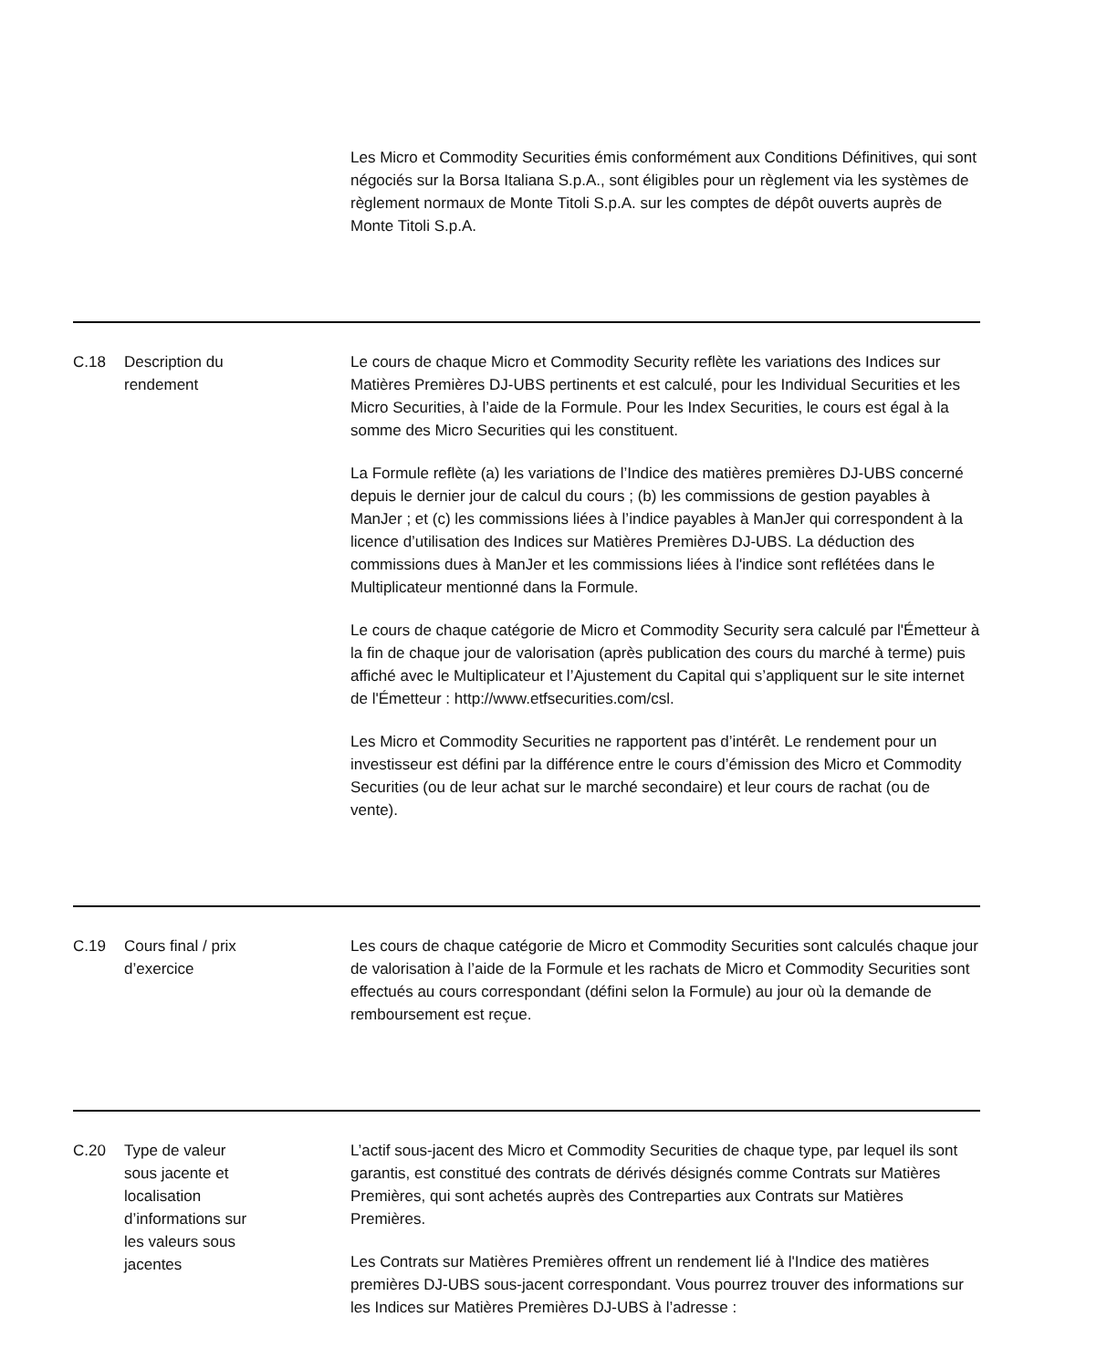| | | Les Micro et Commodity Securities émis conformément aux Conditions Définitives, qui sont négociés sur la Borsa Italiana S.p.A., sont éligibles pour un règlement via les systèmes de règlement normaux de Monte Titoli S.p.A. sur les comptes de dépôt ouverts auprès de Monte Titoli S.p.A. |
| C.18 | Description du rendement | Le cours de chaque Micro et Commodity Security reflète les variations des Indices sur Matières Premières DJ-UBS pertinents et est calculé, pour les Individual Securities et les Micro Securities, à l’aide de la Formule. Pour les Index Securities, le cours est égal à la somme des Micro Securities qui les constituent. La Formule reflète (a) les variations de l’Indice des matières premières DJ-UBS concerné depuis le dernier jour de calcul du cours ; (b) les commissions de gestion payables à ManJer ; et (c) les commissions liées à l’indice payables à ManJer qui correspondent à la licence d’utilisation des Indices sur Matières Premières DJ-UBS. La déduction des commissions dues à ManJer et les commissions liées à l'indice sont reflétées dans le Multiplicateur mentionné dans la Formule. Le cours de chaque catégorie de Micro et Commodity Security sera calculé par l'Émetteur à la fin de chaque jour de valorisation (après publication des cours du marché à terme) puis affiché avec le Multiplicateur et l’Ajustement du Capital qui s’appliquent sur le site internet de l'Émetteur : http://www.etfsecurities.com/csl. Les Micro et Commodity Securities ne rapportent pas d’intérêt. Le rendement pour un investisseur est défini par la différence entre le cours d’émission des Micro et Commodity Securities (ou de leur achat sur le marché secondaire) et leur cours de rachat (ou de vente). |
| C.19 | Cours final / prix d’exercice | Les cours de chaque catégorie de Micro et Commodity Securities sont calculés chaque jour de valorisation à l’aide de la Formule et les rachats de Micro et Commodity Securities sont effectués au cours correspondant (défini selon la Formule) au jour où la demande de remboursement est reçue. |
| C.20 | Type de valeur sous jacente et localisation d’informations sur les valeurs sous jacentes | L’actif sous-jacent des Micro et Commodity Securities de chaque type, par lequel ils sont garantis, est constitué des contrats de dérivés désignés comme Contrats sur Matières Premières, qui sont achetés auprès des Contreparties aux Contrats sur Matières Premières. Les Contrats sur Matières Premières offrent un rendement lié à l'Indice des matières premières DJ-UBS sous-jacent correspondant. Vous pourrez trouver des informations sur les Indices sur Matières Premières DJ-UBS à l’adresse : |